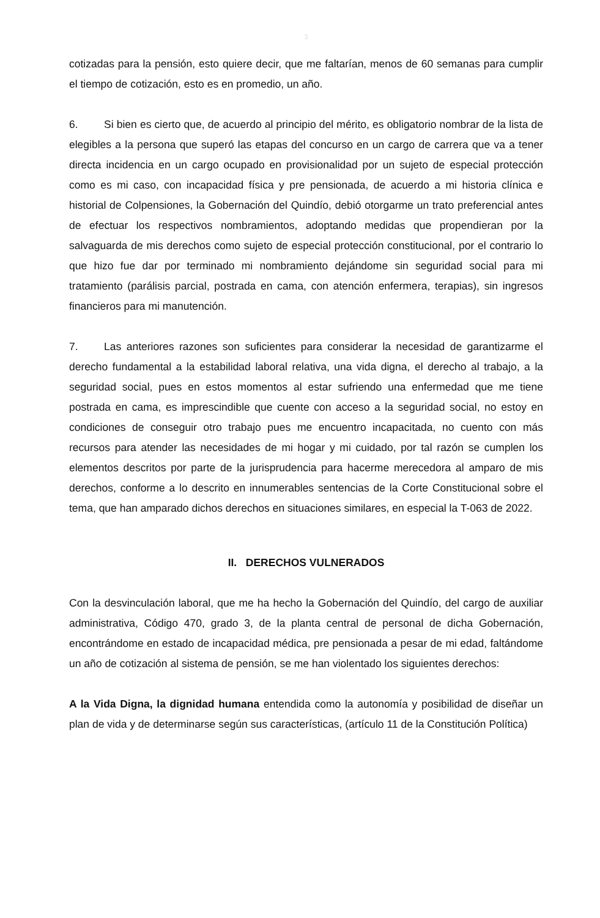3
cotizadas para la pensión, esto quiere decir, que me faltarían, menos de 60 semanas para cumplir el tiempo de cotización, esto es en promedio, un año.
6. Si bien es cierto que, de acuerdo al principio del mérito, es obligatorio nombrar de la lista de elegibles a la persona que superó las etapas del concurso en un cargo de carrera que va a tener directa incidencia en un cargo ocupado en provisionalidad por un sujeto de especial protección como es mi caso, con incapacidad física y pre pensionada, de acuerdo a mi historia clínica e historial de Colpensiones, la Gobernación del Quindío, debió otorgarme un trato preferencial antes de efectuar los respectivos nombramientos, adoptando medidas que propendieran por la salvaguarda de mis derechos como sujeto de especial protección constitucional, por el contrario lo que hizo fue dar por terminado mi nombramiento dejándome sin seguridad social para mi tratamiento (parálisis parcial, postrada en cama, con atención enfermera, terapias), sin ingresos financieros para mi manutención.
7. Las anteriores razones son suficientes para considerar la necesidad de garantizarme el derecho fundamental a la estabilidad laboral relativa, una vida digna, el derecho al trabajo, a la seguridad social, pues en estos momentos al estar sufriendo una enfermedad que me tiene postrada en cama, es imprescindible que cuente con acceso a la seguridad social, no estoy en condiciones de conseguir otro trabajo pues me encuentro incapacitada, no cuento con más recursos para atender las necesidades de mi hogar y mi cuidado, por tal razón se cumplen los elementos descritos por parte de la jurisprudencia para hacerme merecedora al amparo de mis derechos, conforme a lo descrito en innumerables sentencias de la Corte Constitucional sobre el tema, que han amparado dichos derechos en situaciones similares, en especial la T-063 de 2022.
II. DERECHOS VULNERADOS
Con la desvinculación laboral, que me ha hecho la Gobernación del Quindío, del cargo de auxiliar administrativa, Código 470, grado 3, de la planta central de personal de dicha Gobernación, encontrándome en estado de incapacidad médica, pre pensionada a pesar de mi edad, faltándome un año de cotización al sistema de pensión, se me han violentado los siguientes derechos:
A la Vida Digna, la dignidad humana entendida como la autonomía y posibilidad de diseñar un plan de vida y de determinarse según sus características, (artículo 11 de la Constitución Política)